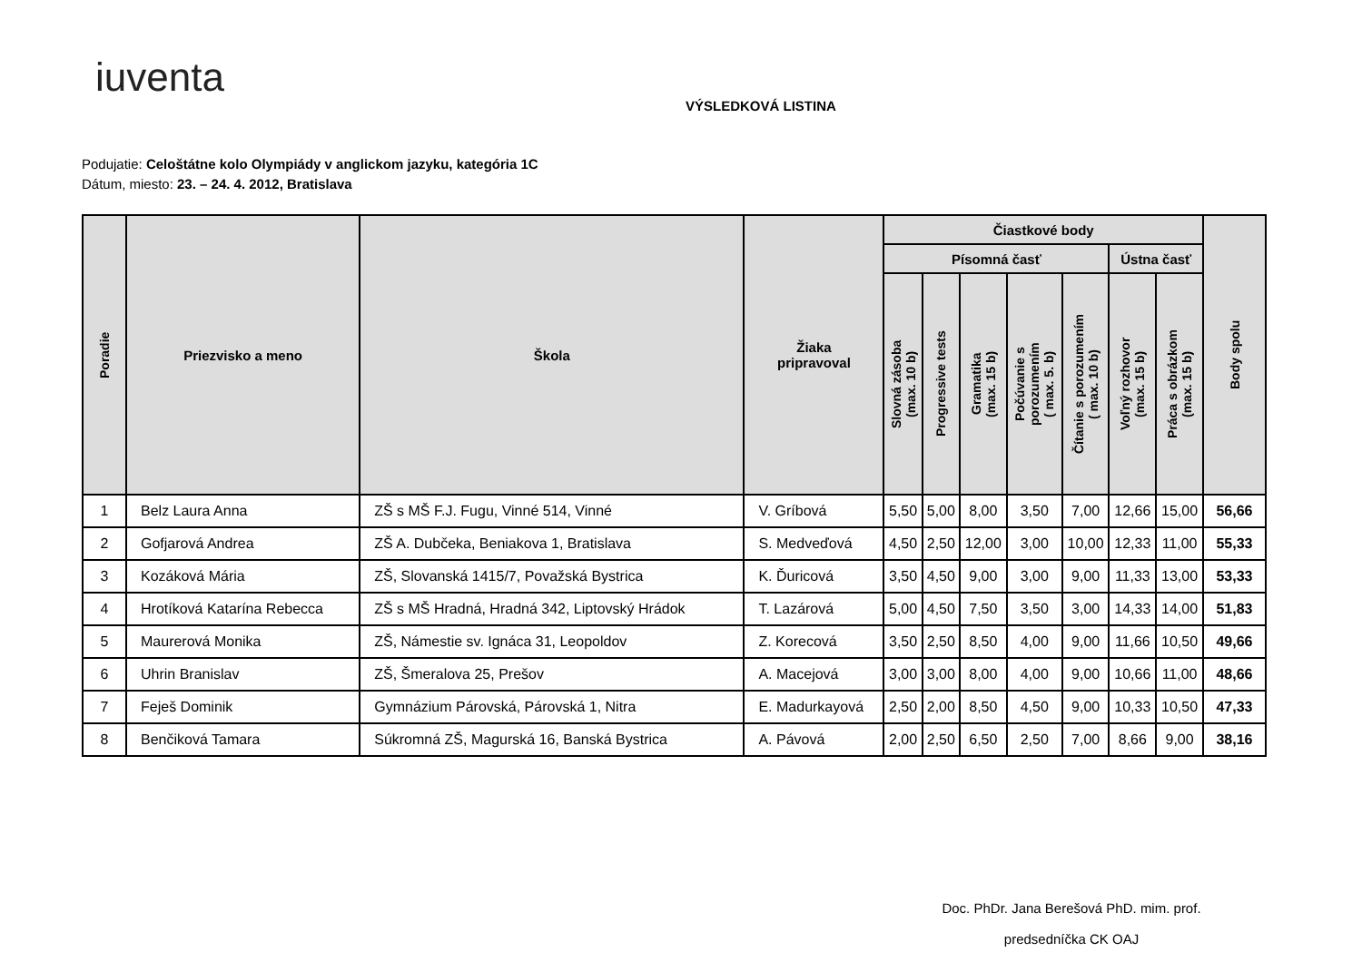iuventa
VÝSLEDKOVÁ LISTINA
Podujatie: Celoštátne kolo Olympiády v anglickom jazyku, kategória 1C
Dátum, miesto: 23. – 24. 4. 2012, Bratislava
| Poradie | Priezvisko a meno | Škola | Žiaka pripravoval | Čiastkové body | | | | | | | Body spolu |
| --- | --- | --- | --- | --- | --- | --- | --- | --- | --- | --- | --- |
| | | | | Písomná časť | | | | | Ústna časť | | |
| | | | | Slovná zásoba (max. 10 b) | Progressive tests | Gramatika (max. 15 b) | Počúvanie s porozumením ( max. 5. b) | Čítanie s porozumením ( max. 10 b) | Voľný rozhovor (max. 15 b) | Práca s obrázkom (max. 15 b) | |
| 1 | Belz Laura Anna | ZŠ s MŠ F.J. Fugu, Vinné 514, Vinné | V. Gríbová | 5,50 | 5,00 | 8,00 | 3,50 | 7,00 | 12,66 | 15,00 | 56,66 |
| 2 | Gofjarová Andrea | ZŠ A. Dubčeka, Beniakova 1, Bratislava | S. Medveďová | 4,50 | 2,50 | 12,00 | 3,00 | 10,00 | 12,33 | 11,00 | 55,33 |
| 3 | Kozáková Mária | ZŠ, Slovanská 1415/7, Považská Bystrica | K. Ďuricová | 3,50 | 4,50 | 9,00 | 3,00 | 9,00 | 11,33 | 13,00 | 53,33 |
| 4 | Hrotíková Katarína Rebecca | ZŠ s MŠ Hradná, Hradná 342, Liptovský Hrádok | T. Lazárová | 5,00 | 4,50 | 7,50 | 3,50 | 3,00 | 14,33 | 14,00 | 51,83 |
| 5 | Maurerová Monika | ZŠ, Námestie sv. Ignáca 31, Leopoldov | Z. Korecová | 3,50 | 2,50 | 8,50 | 4,00 | 9,00 | 11,66 | 10,50 | 49,66 |
| 6 | Uhrin Branislav | ZŠ, Šmeralova 25, Prešov | A. Macejová | 3,00 | 3,00 | 8,00 | 4,00 | 9,00 | 10,66 | 11,00 | 48,66 |
| 7 | Feješ Dominik | Gymnázium Párovská, Párovská 1, Nitra | E. Madurkayová | 2,50 | 2,00 | 8,50 | 4,50 | 9,00 | 10,33 | 10,50 | 47,33 |
| 8 | Benčiková Tamara | Súkromná ZŠ, Magurská 16, Banská Bystrica | A. Pávová | 2,00 | 2,50 | 6,50 | 2,50 | 7,00 | 8,66 | 9,00 | 38,16 |
Doc. PhDr. Jana Berešová PhD. mim. prof.
predsedníčka CK OAJ